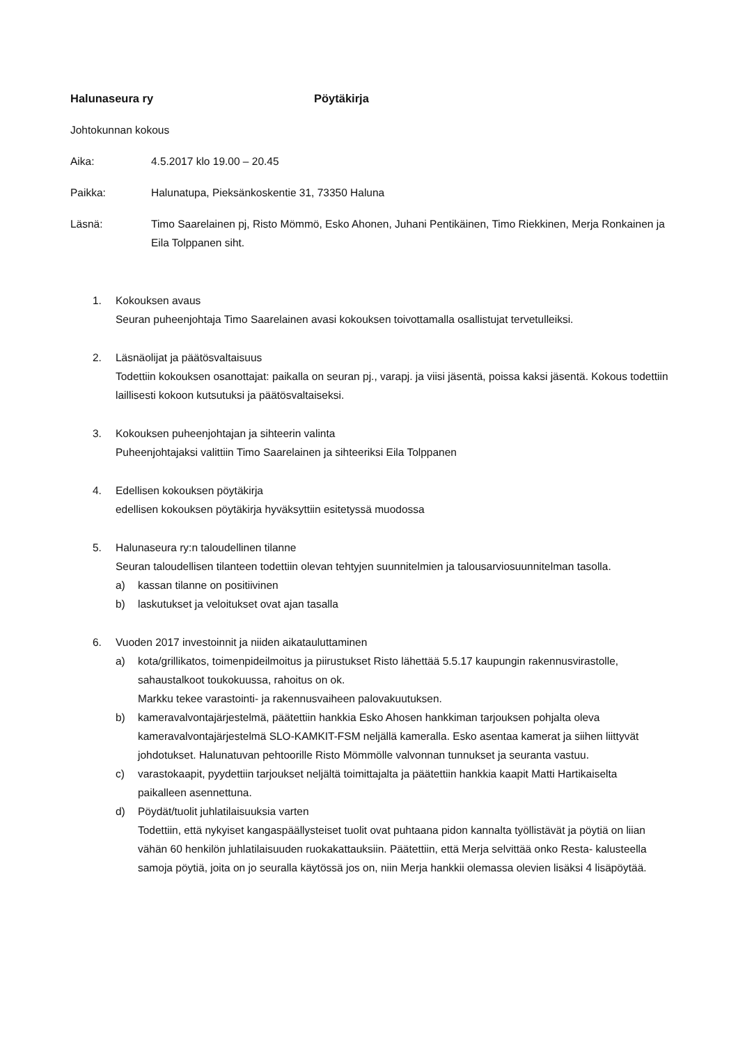Halunaseura ry Pöytäkirja
Johtokunnan kokous
Aika: 4.5.2017 klo 19.00 – 20.45
Paikka: Halunatupa, Pieksänkoskentie 31, 73350 Haluna
Läsnä: Timo Saarelainen pj, Risto Mömmö, Esko Ahonen, Juhani Pentikäinen, Timo Riekkinen, Merja Ronkainen ja Eila Tolppanen siht.
1. Kokouksen avaus
Seuran puheenjohtaja Timo Saarelainen avasi kokouksen toivottamalla osallistujat tervetulleiksi.
2. Läsnäolijat ja päätösvaltaisuus
Todettiin kokouksen osanottajat: paikalla on seuran pj., varapj. ja viisi jäsentä, poissa kaksi jäsentä. Kokous todettiin laillisesti kokoon kutsutuksi ja päätösvaltaiseksi.
3. Kokouksen puheenjohtajan ja sihteerin valinta
Puheenjohtajaksi valittiin Timo Saarelainen ja sihteeriksi Eila Tolppanen
4. Edellisen kokouksen pöytäkirja
edellisen kokouksen pöytäkirja hyväksyttiin esitetyssä muodossa
5. Halunaseura ry:n taloudellinen tilanne
Seuran taloudellisen tilanteen todettiin olevan tehtyjen suunnitelmien ja talousarviosuunnitelman tasolla.
a) kassan tilanne on positiivinen
b) laskutukset ja veloitukset ovat ajan tasalla
6. Vuoden 2017 investoinnit ja niiden aikatauluttaminen
a) kota/grillikatos, toimenpideilmoitus ja piirustukset Risto lähettää 5.5.17 kaupungin rakennusvirastolle, sahaustalkoot toukokuussa, rahoitus on ok.
Markku tekee varastointi- ja rakennusvaiheen palovakuutuksen.
b) kameravalvontajärjestelmä, päätettiin hankkia Esko Ahosen hankkiman tarjouksen pohjalta oleva kameravalvontajärjestelmä SLO-KAMKIT-FSM neljällä kameralla. Esko asentaa kamerat ja siihen liittyvät johdotukset. Halunatuvan pehtoorille Risto Mömmölle valvonnan tunnukset ja seuranta vastuu.
c) varastokaapit, pyydettiin tarjoukset neljältä toimittajalta ja päätettiin hankkia kaapit Matti Hartikaiselta paikalleen asennettuna.
d) Pöydät/tuolit juhlatilaisuuksia varten
Todettiin, että nykyiset kangaspäällysteiset tuolit ovat puhtaana pidon kannalta työllistävät ja pöytiä on liian vähän 60 henkilön juhlatilaisuuden ruokakattauksiin. Päätettiin, että Merja selvittää onko Resta- kalusteella samoja pöytiä, joita on jo seuralla käytössä jos on, niin Merja hankkii olemassa olevien lisäksi 4 lisäpöytää.